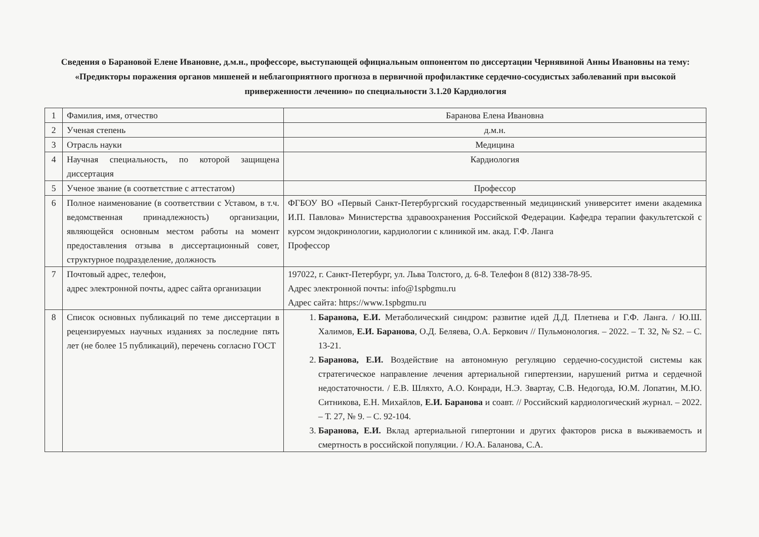Сведения о Барановой Елене Ивановне, д.м.н., профессоре, выступающей официальным оппонентом по диссертации Чернявиной Анны Ивановны на тему: «Предикторы поражения органов мишеней и неблагоприятного прогноза в первичной профилактике сердечно-сосудистых заболеваний при высокой приверженности лечению» по специальности 3.1.20 Кардиология
| 1 | Фамилия, имя, отчество | Баранова Елена Ивановна |
| 2 | Ученая степень | д.м.н. |
| 3 | Отрасль науки | Медицина |
| 4 | Научная специальность, по которой защищена диссертация | Кардиология |
| 5 | Ученое звание (в соответствие с аттестатом) | Профессор |
| 6 | Полное наименование (в соответствии с Уставом, в т.ч. ведомственная принадлежность) организации, являющейся основным местом работы на момент предоставления отзыва в диссертационный совет, структурное подразделение, должность | ФГБОУ ВО «Первый Санкт-Петербургский государственный медицинский университет имени академика И.П. Павлова» Министерства здравоохранения Российской Федерации. Кафедра терапии факультетской с курсом эндокринологии, кардиологии с клиникой им. акад. Г.Ф. Ланга Профессор |
| 7 | Почтовый адрес, телефон, адрес электронной почты, адрес сайта организации | 197022, г. Санкт-Петербург, ул. Льва Толстого, д. 6-8. Телефон 8 (812) 338-78-95. Адрес электронной почты: info@1spbgmu.ru Адрес сайта: https://www.1spbgmu.ru |
| 8 | Список основных публикаций по теме диссертации в рецензируемых научных изданиях за последние пять лет (не более 15 публикаций), перечень согласно ГОСТ | 1. Баранова, Е.И. Метаболический синдром: развитие идей Д.Д. Плетнева и Г.Ф. Ланга. / Ю.Ш. Халимов, Е.И. Баранова , О.Д. Беляева, О.А. Беркович // Пульмонология. – 2022. – Т. 32, № S2. – С. 13-21. 2. Баранова, Е.И. Воздействие на автономную регуляцию сердечно-сосудистой системы как стратегическое направление лечения артериальной гипертензии, нарушений ритма и сердечной недостаточности. / Е.В. Шляхто, А.О. Конради, Н.Э. Звартау, С.В. Недогода, Ю.М. Лопатин, М.Ю. Ситникова, Е.Н. Михайлов, Е.И. Баранова и соавт. // Российский кардиологический журнал. – 2022. – Т. 27, № 9. – С. 92-104. 3. Баранова, Е.И. Вклад артериальной гипертонии и других факторов риска в выживаемость и смертность в российской популяции. / Ю.А. Баланова, С.А. |